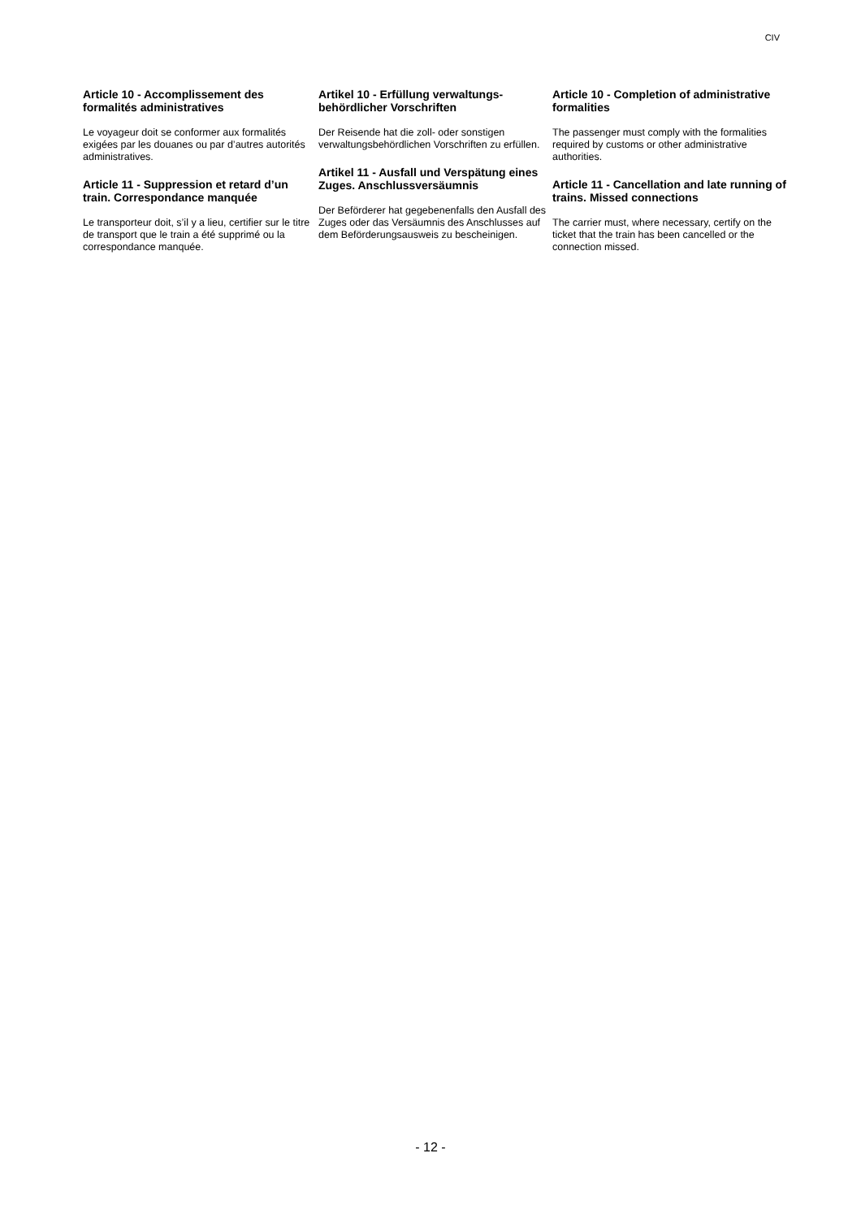CIV
Article 10 - Accomplissement des formalités administratives
Le voyageur doit se conformer aux formalités exigées par les douanes ou par d’autres autorités administratives.
Article 11 - Suppression et retard d’un train. Correspondance manquée
Le transporteur doit, s’il y a lieu, certifier sur le titre de transport que le train a été supprimé ou la correspondance manquée.
Artikel 10 - Erfüllung verwaltungs­behördlicher Vorschriften
Der Reisende hat die zoll- oder sonstigen verwaltungsbehördlichen Vorschriften zu erfüllen.
Artikel 11 - Ausfall und Verspätung eines Zuges. Anschlussversäum­nis
Der Beförderer hat gegebenenfalls den Ausfall des Zuges oder das Versäumnis des Anschlusses auf dem Beförderungs­ausweis zu bescheinigen.
Article 10 - Completion of administrative formalities
The passenger must comply with the formalities required by customs or other administrative authorities.
Article 11 - Cancellation and late running of trains. Missed connections
The carrier must, where necessary, certify on the ticket that the train has been cancelled or the connection missed.
- 12 -